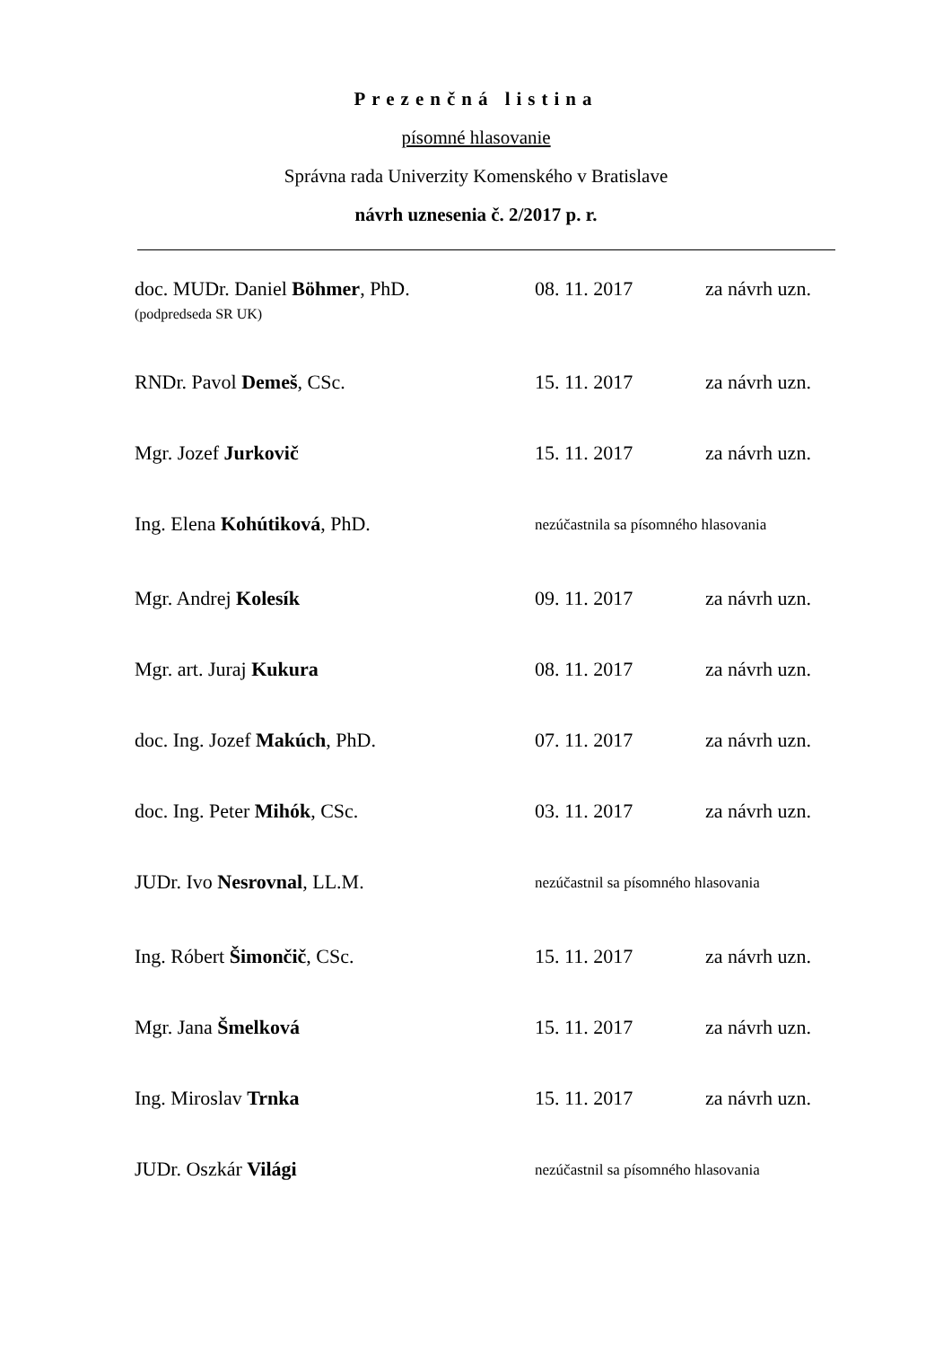Prezenčná listina
písomné hlasovanie
Správna rada Univerzity Komenského v Bratislave
návrh uznesenia č. 2/2017 p. r.
| doc. MUDr. Daniel Böhmer , PhD. (podpredseda SR UK) | 08. 11. 2017 | za návrh uzn. |
| RNDr. Pavol Demeš , CSc. | 15. 11. 2017 | za návrh uzn. |
| Mgr. Jozef Jurkovič | 15. 11. 2017 | za návrh uzn. |
| Ing. Elena Kohútiková , PhD. | nezúčastnila sa písomného hlasovania | |
| Mgr. Andrej Kolesík | 09. 11. 2017 | za návrh uzn. |
| Mgr. art. Juraj Kukura | 08. 11. 2017 | za návrh uzn. |
| doc. Ing. Jozef Makúch , PhD. | 07. 11. 2017 | za návrh uzn. |
| doc. Ing. Peter Mihók , CSc. | 03. 11. 2017 | za návrh uzn. |
| JUDr. Ivo Nesrovnal , LL.M. | nezúčastnil sa písomného hlasovania | |
| Ing. Róbert Šimončič , CSc. | 15. 11. 2017 | za návrh uzn. |
| Mgr. Jana Šmelková | 15. 11. 2017 | za návrh uzn. |
| Ing. Miroslav Trnka | 15. 11. 2017 | za návrh uzn. |
| JUDr. Oszkár Világi | nezúčastnil sa písomného hlasovania | |